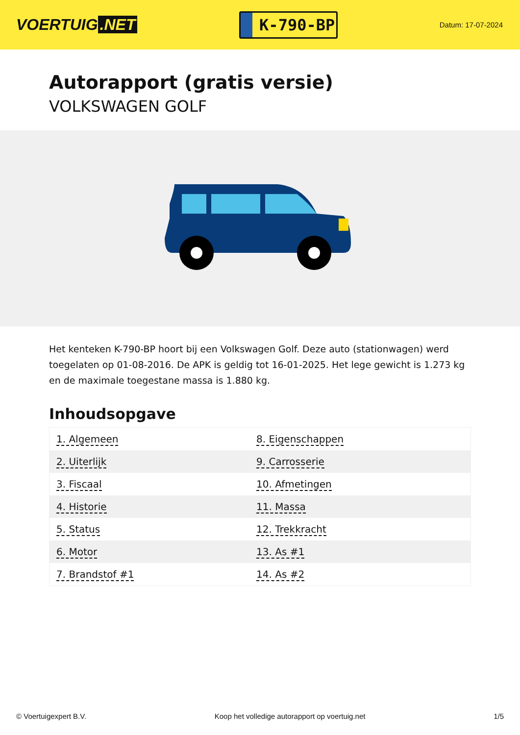VOERTUIG.NET
K-790-BP
Datum: 17-07-2024
Autorapport (gratis versie)
VOLKSWAGEN GOLF
Het kenteken K-790-BP hoort bij een Volkswagen Golf. Deze auto (stationwagen) werd toegelaten op 01-08-2016. De APK is geldig tot 16-01-2025. Het lege gewicht is 1.273 kg en de maximale toegestane massa is 1.880 kg.
Inhoudsopgave
| 1. Algemeen | 8. Eigenschappen |
| 2. Uiterlijk | 9. Carrosserie |
| 3. Fiscaal | 10. Afmetingen |
| 4. Historie | 11. Massa |
| 5. Status | 12. Trekkracht |
| 6. Motor | 13. As #1 |
| 7. Brandstof #1 | 14. As #2 |
© Voertuigexpert B.V. Koop het volledige autorapport op voertuig.net 1/5